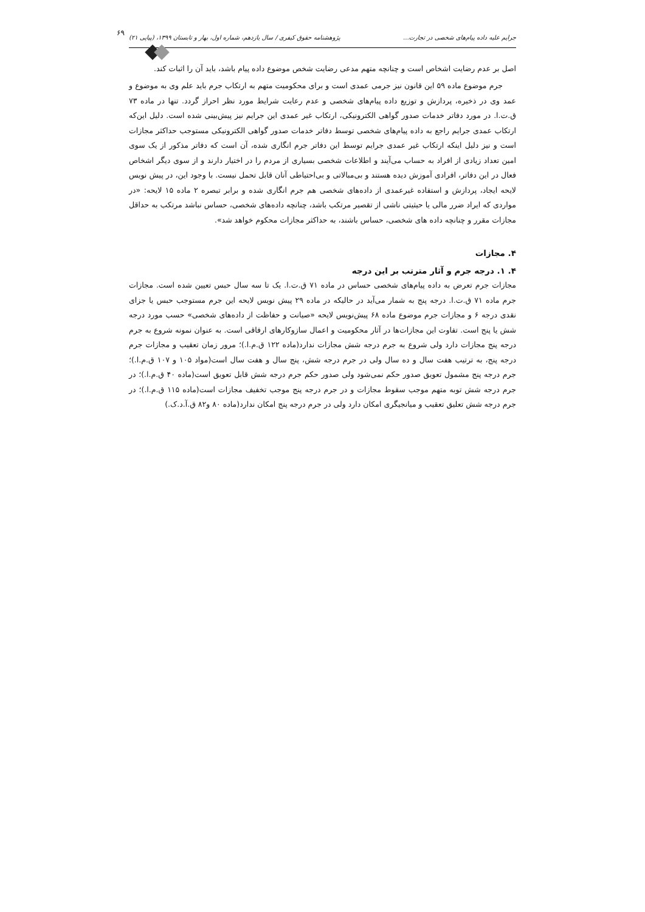جرایم علیه داده پیام‌های شخصی در تجارت... پژوهشنامه حقوق کیفری / سال یازدهم، شماره اول، بهار و تابستان ۱۳۹۹، (پیاپی ۲۱) ۶۹
اصل بر عدم رضایت اشخاص است و چنانچه متهم مدعی رضایت شخص موضوع داده پیام باشد، باید آن را اثبات کند.
جرم موضوع ماده ۵۹ این قانون نیز جرمی عمدی است و برای محکومیت متهم به ارتکاب جرم باید علم وی به موضوع و عمد وی در ذخیره، پردازش و توزیع داده پیام‌های شخصی و عدم رعایت شرایط مورد نظر احراز گردد. تنها در ماده ۷۳ ق.ت.ا. در مورد دفاتر خدمات صدور گواهی الکترونیکی، ارتکاب غیر عمدی این جرایم نیز پیش‌بینی شده است. دلیل این‌که ارتکاب عمدی جرایم راجع به داده پیام‌های شخصی توسط دفاتر خدمات صدور گواهی الکترونیکی مستوجب حداکثر مجازات است و نیز دلیل اینکه ارتکاب غیر عمدی جرایم توسط این دفاتر جرم انگاری شده، آن است که دفاتر مذکور از یک سوی امین تعداد زیادی از افراد به حساب می‌آیند و اطلاعات شخصی بسیاری از مردم را در اختیار دارند و از سوی دیگر اشخاص فعال در این دفاتر، افرادی آموزش دیده هستند و بی‌مبالاتی و بی‌احتیاطی آنان قابل تحمل نیست. با وجود این، در پیش نویس لایحه ایجاد، پردازش و استفاده غیرعمدی از داده‌های شخصی هم جرم انگاری شده و برابر تبصره ۲ ماده ۱۵ لایحه: «در مواردی که ایراد ضرر مالی یا حیثیتی ناشی از تقصیر مرتکب باشد، چنانچه داده‌های شخصی، حساس نباشد مرتکب به حداقل مجازات مقرر و چنانچه داده های شخصی، حساس باشند، به حداکثر مجازات محکوم خواهد شد».
۴. مجازات
۴. ۱. درجه جرم و آثار مترتب بر این درجه
مجازات جرم تعرض به داده پیام‌های شخصی حساس در ماده ۷۱ ق.ت.ا. یک تا سه سال حبس تعیین شده است. مجازات جرم ماده ۷۱ ق.ت.ا. درجه پنج به شمار می‌آید در حالیکه در ماده ۲۹ پیش نویس لایحه این جرم مستوجب حبس یا جزای نقدی درجه ۶ و مجازات جرم موضوع ماده ۶۸ پیش‌نویس لایحه «صیانت و حفاظت از داده‌های شخصی» حسب مورد درجه شش یا پنج است. تفاوت این مجازات‌ها در آثار محکومیت و اعمال سازوکارهای ارفاقی است. به عنوان نمونه شروع به جرم درجه پنج مجازات دارد ولی شروع به جرم درجه شش مجازات ندارد(ماده ۱۲۲ ق.م.ا.)؛ مرور زمان تعقیب و مجازات جرم درجه پنج، به ترتیب هفت سال و ده سال ولی در جرم درجه شش، پنج سال و هفت سال است(مواد ۱۰۵ و ۱۰۷ ق.م.ا.)؛ جرم درجه پنج مشمول تعویق صدور حکم نمی‌شود ولی صدور حکم جرم درجه شش قابل تعویق است(ماده ۴۰ ق.م.ا.)؛ در جرم درجه شش توبه متهم موجب سقوط مجازات و در جرم درجه پنج موجب تخفیف مجازات است(ماده ۱۱۵ ق.م.ا.)؛ در جرم درجه شش تعلیق تعقیب و میانجیگری امکان دارد ولی در جرم درجه پنج امکان ندارد(ماده ۸۰ و۸۲ ق.آ.د.ک.)